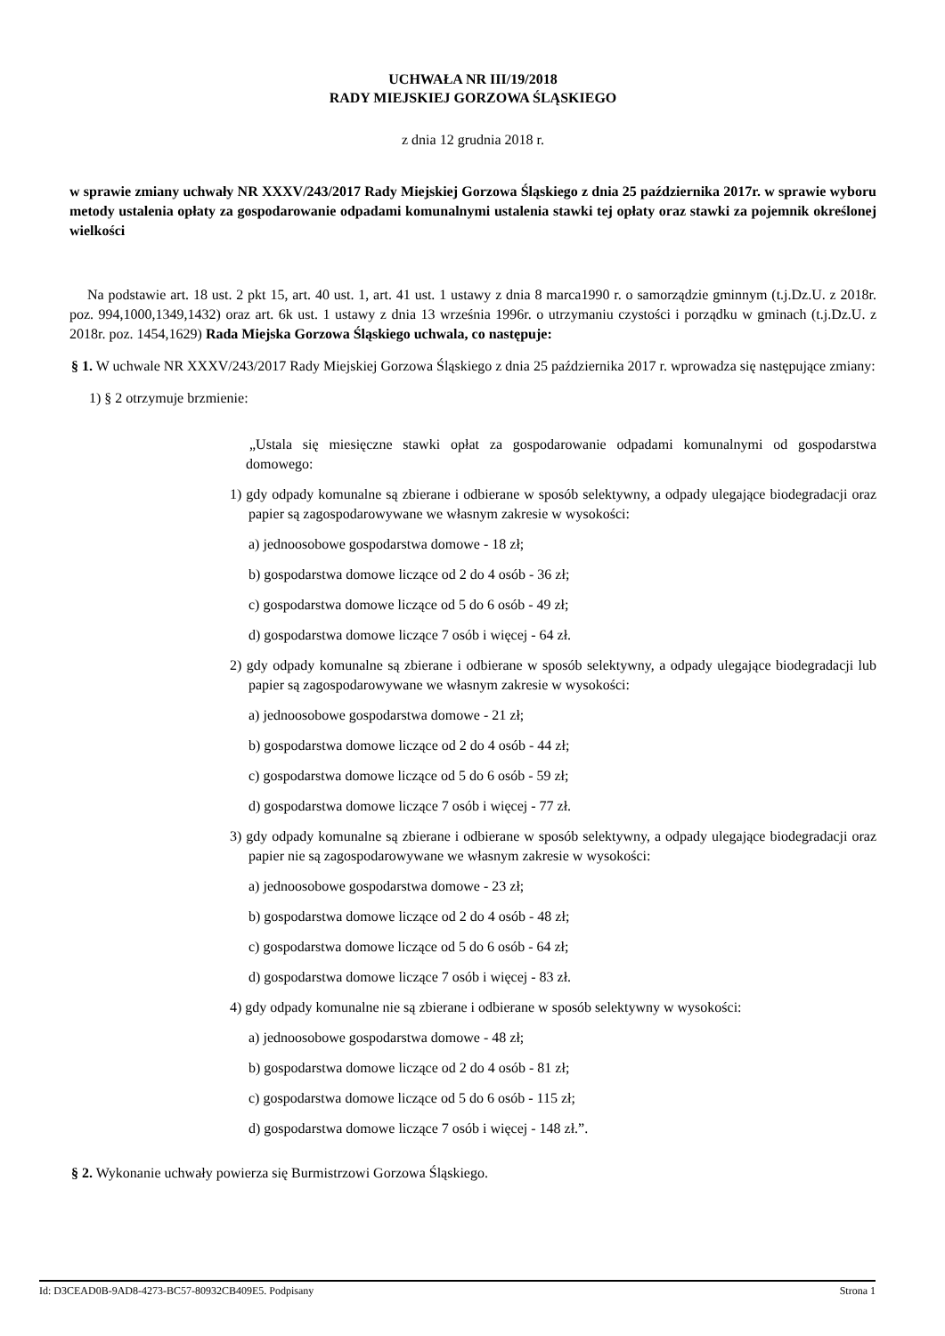UCHWAŁA NR III/19/2018
RADY MIEJSKIEJ GORZOWA ŚLĄSKIEGO
z dnia 12 grudnia 2018 r.
w sprawie zmiany uchwały NR XXXV/243/2017 Rady Miejskiej Gorzowa Śląskiego z dnia 25 października 2017r. w sprawie wyboru metody ustalenia opłaty za gospodarowanie odpadami komunalnymi ustalenia stawki tej opłaty oraz stawki za pojemnik określonej wielkości
Na podstawie art. 18 ust. 2 pkt 15, art. 40 ust. 1, art. 41 ust. 1 ustawy z dnia 8 marca1990 r. o samorządzie gminnym (t.j.Dz.U. z 2018r. poz. 994,1000,1349,1432) oraz art. 6k ust. 1 ustawy z dnia 13 września 1996r. o utrzymaniu czystości i porządku w gminach (t.j.Dz.U. z 2018r. poz. 1454,1629) Rada Miejska Gorzowa Śląskiego uchwala, co następuje:
§ 1. W uchwale NR XXXV/243/2017 Rady Miejskiej Gorzowa Śląskiego z dnia 25 października 2017 r. wprowadza się następujące zmiany:
1) § 2 otrzymuje brzmienie:
„Ustala się miesięczne stawki opłat za gospodarowanie odpadami komunalnymi od gospodarstwa domowego:
1) gdy odpady komunalne są zbierane i odbierane w sposób selektywny, a odpady ulegające biodegradacji oraz papier są zagospodarowywane we własnym zakresie w wysokości:
a) jednoosobowe gospodarstwa domowe - 18 zł;
b) gospodarstwa domowe liczące od 2 do 4 osób - 36 zł;
c) gospodarstwa domowe liczące od 5 do 6 osób - 49 zł;
d) gospodarstwa domowe liczące 7 osób i więcej - 64 zł.
2) gdy odpady komunalne są zbierane i odbierane w sposób selektywny, a odpady ulegające biodegradacji lub papier są zagospodarowywane we własnym zakresie w wysokości:
a) jednoosobowe gospodarstwa domowe - 21 zł;
b) gospodarstwa domowe liczące od 2 do 4 osób - 44 zł;
c) gospodarstwa domowe liczące od 5 do 6 osób - 59 zł;
d) gospodarstwa domowe liczące 7 osób i więcej - 77 zł.
3) gdy odpady komunalne są zbierane i odbierane w sposób selektywny, a odpady ulegające biodegradacji oraz papier nie są zagospodarowywane we własnym zakresie w wysokości:
a) jednoosobowe gospodarstwa domowe - 23 zł;
b) gospodarstwa domowe liczące od 2 do 4 osób - 48 zł;
c) gospodarstwa domowe liczące od 5 do 6 osób - 64 zł;
d) gospodarstwa domowe liczące 7 osób i więcej - 83 zł.
4) gdy odpady komunalne nie są zbierane i odbierane w sposób selektywny w wysokości:
a) jednoosobowe gospodarstwa domowe - 48 zł;
b) gospodarstwa domowe liczące od 2 do 4 osób - 81 zł;
c) gospodarstwa domowe liczące od 5 do 6 osób - 115 zł;
d) gospodarstwa domowe liczące 7 osób i więcej - 148 zł.”.
§ 2. Wykonanie uchwały powierza się Burmistrzowi Gorzowa Śląskiego.
Id: D3CEAD0B-9AD8-4273-BC57-80932CB409E5. Podpisany Strona 1